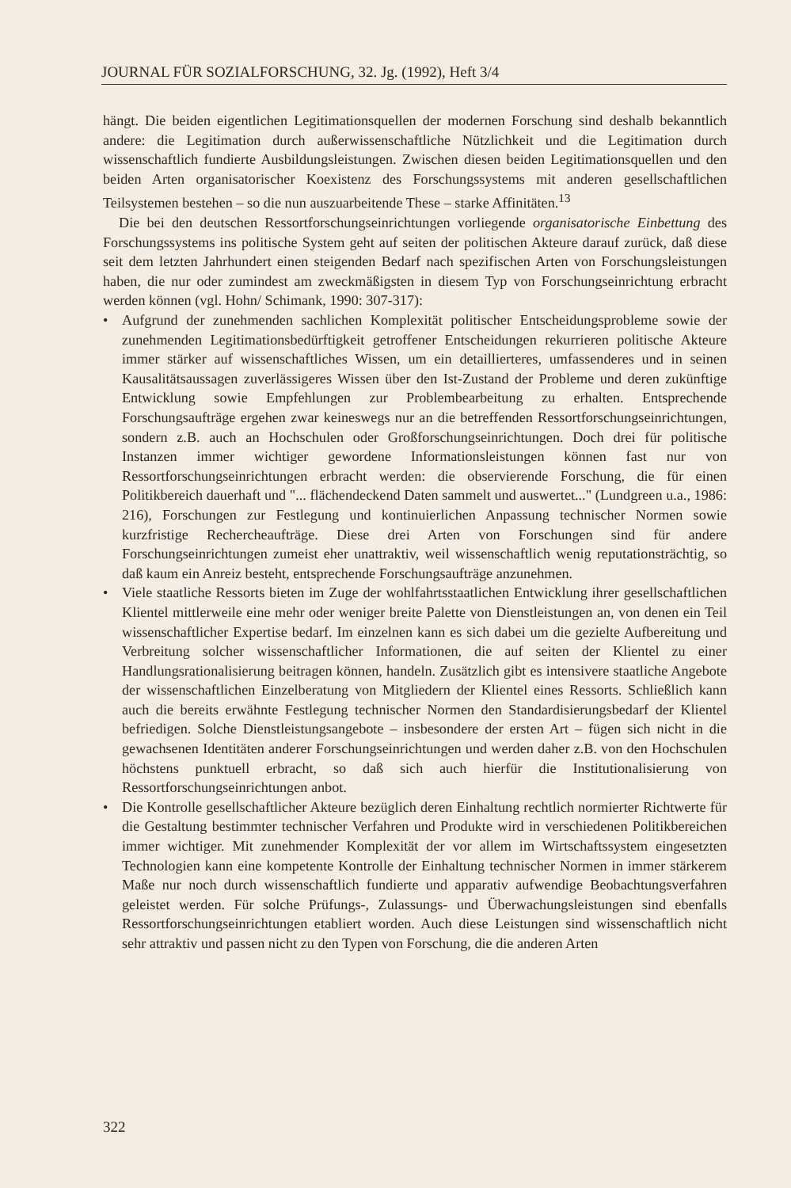JOURNAL FÜR SOZIALFORSCHUNG, 32. Jg. (1992), Heft 3/4
hängt. Die beiden eigentlichen Legitimationsquellen der modernen Forschung sind deshalb bekanntlich andere: die Legitimation durch außerwissenschaftliche Nützlichkeit und die Legitimation durch wissenschaftlich fundierte Ausbildungsleistungen. Zwischen diesen beiden Legitimationsquellen und den beiden Arten organisatorischer Koexistenz des Forschungssystems mit anderen gesellschaftlichen Teilsystemen bestehen – so die nun auszuarbeitende These – starke Affinitäten.<sup>13</sup>
Die bei den deutschen Ressortforschungseinrichtungen vorliegende organisatorische Einbettung des Forschungssystems ins politische System geht auf seiten der politischen Akteure darauf zurück, daß diese seit dem letzten Jahrhundert einen steigenden Bedarf nach spezifischen Arten von Forschungsleistungen haben, die nur oder zumindest am zweckmäßigsten in diesem Typ von Forschungseinrichtung erbracht werden können (vgl. Hohn/ Schimank, 1990: 307-317):
• Aufgrund der zunehmenden sachlichen Komplexität politischer Entscheidungsprobleme sowie der zunehmenden Legitimationsbedürftigkeit getroffener Entscheidungen rekurrieren politische Akteure immer stärker auf wissenschaftliches Wissen, um ein detaillierteres, umfassenderes und in seinen Kausalitätsaussagen zuverlässigeres Wissen über den Ist-Zustand der Probleme und deren zukünftige Entwicklung sowie Empfehlungen zur Problembearbeitung zu erhalten. Entsprechende Forschungsaufträge ergehen zwar keineswegs nur an die betreffenden Ressortforschungseinrichtungen, sondern z.B. auch an Hochschulen oder Großforschungseinrichtungen. Doch drei für politische Instanzen immer wichtiger gewordene Informationsleistungen können fast nur von Ressortforschungseinrichtungen erbracht werden: die observierende Forschung, die für einen Politikbereich dauerhaft und "... flächendeckend Daten sammelt und auswertet..." (Lundgreen u.a., 1986: 216), Forschungen zur Festlegung und kontinuierlichen Anpassung technischer Normen sowie kurzfristige Rechercheaufträge. Diese drei Arten von Forschungen sind für andere Forschungseinrichtungen zumeist eher unattraktiv, weil wissenschaftlich wenig reputationsträchtig, so daß kaum ein Anreiz besteht, entsprechende Forschungsaufträge anzunehmen.
• Viele staatliche Ressorts bieten im Zuge der wohlfahrtsstaatlichen Entwicklung ihrer gesellschaftlichen Klientel mittlerweile eine mehr oder weniger breite Palette von Dienstleistungen an, von denen ein Teil wissenschaftlicher Expertise bedarf. Im einzelnen kann es sich dabei um die gezielte Aufbereitung und Verbreitung solcher wissenschaftlicher Informationen, die auf seiten der Klientel zu einer Handlungsrationalisierung beitragen können, handeln. Zusätzlich gibt es intensivere staatliche Angebote der wissenschaftlichen Einzelberatung von Mitgliedern der Klientel eines Ressorts. Schließlich kann auch die bereits erwähnte Festlegung technischer Normen den Standardisierungsbedarf der Klientel befriedigen. Solche Dienstleistungsangebote – insbesondere der ersten Art – fügen sich nicht in die gewachsenen Identitäten anderer Forschungseinrichtungen und werden daher z.B. von den Hochschulen höchstens punktuell erbracht, so daß sich auch hierfür die Institutionalisierung von Ressortforschungseinrichtungen anbot.
• Die Kontrolle gesellschaftlicher Akteure bezüglich deren Einhaltung rechtlich normierter Richtwerte für die Gestaltung bestimmter technischer Verfahren und Produkte wird in verschiedenen Politikbereichen immer wichtiger. Mit zunehmender Komplexität der vor allem im Wirtschaftssystem eingesetzten Technologien kann eine kompetente Kontrolle der Einhaltung technischer Normen in immer stärkerem Maße nur noch durch wissenschaftlich fundierte und apparativ aufwendige Beobachtungsverfahren geleistet werden. Für solche Prüfungs-, Zulassungs- und Überwachungsleistungen sind ebenfalls Ressortforschungseinrichtungen etabliert worden. Auch diese Leistungen sind wissenschaftlich nicht sehr attraktiv und passen nicht zu den Typen von Forschung, die die anderen Arten
322